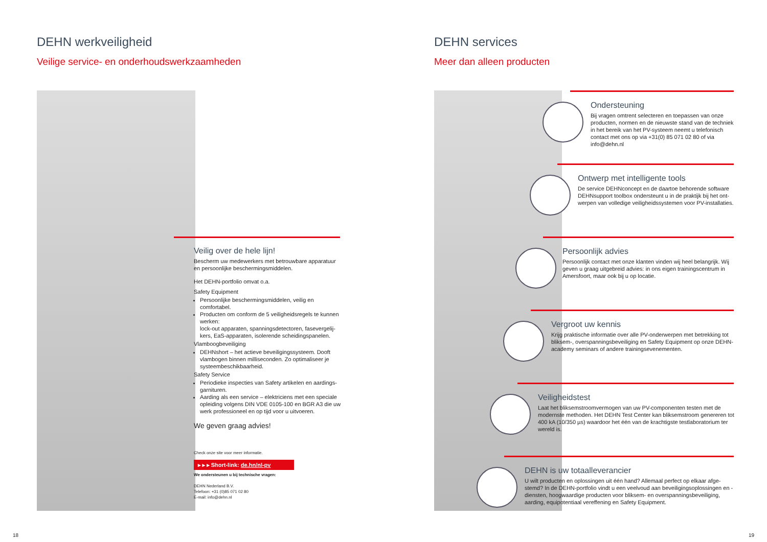DEHN werkveiligheid
Veilige service- en onderhoudswerkzaamheden
Veilig over de hele lijn!
Bescherm uw medewerkers met betrouwbare apparatuur en persoonlijke beschermingsmiddelen.
Het DEHN-portfolio omvat o.a.
Safety Equipment
Persoonlijke beschermingsmiddelen, veilig en comfortabel.
Producten om conform de 5 veiligheidsregels te kunnen werken:
lock-out apparaten, spanningsdetectoren, fasevergelij­kers, EaS-apparaten, isolerende scheidingspanelen.
Vlamboogbeveiliging
DEHNshort – het actieve beveiligingssysteem. Dooft vlambogen binnen milliseconden. Zo optimaliseer je systeembeschikbaarheid.
Safety Service
Periodieke inspecties van Safety artikelen en aardings­garnituren.
Aarding als een service – elektriciens met een speciale opleiding volgens DIN VDE 0105-100 en BGR A3 die uw werk professioneel en op tijd voor u uitvoeren.
We geven graag advies!
Check onze site voor meer informatie.
▸ ▸ ▸ Short-link: de.hn/nl-pv
We ondersteunen u bij technische vragen:
DEHN Nederland B.V.
Telefoon: +31 (0)85 071 02 80
E-mail: info@dehn.nl
18
DEHN services
Meer dan alleen producten
Ondersteuning
Bij vragen omtrent selecteren en toepassen van onze producten, normen en de nieuwste stand van de techniek in het bereik van het PV-systeem neemt u telefonisch contact met ons op via +31(0) 85 071 02 80 of via info@dehn.nl
Ontwerp met intelligente tools
De service DEHNconcept en de daartoe behorende software DEHNsupport toolbox ondersteunt u in de praktijk bij het ont­werpen van volledige veiligheidssystemen voor PV-installaties.
Persoonlijk advies
Persoonlijk contact met onze klanten vinden wij heel belangrijk. Wij geven u graag uitgebreid advies: in ons eigen trainingscentrum in Amersfoort, maar ook bij u op locatie.
Vergroot uw kennis
Krijg praktische informatie over alle PV-onderwerpen met betrekking tot bliksem-, overspanningsbeveiliging en Safety Equipment op onze DEHN-academy seminars of andere trainingsevenementen.
Veiligheidstest
Laat het bliksemstroomvermogen van uw PV-componenten testen met de modernste methoden. Het DEHN Test Center kan bliksemstroom genereren tot 400 kA (10/350 µs) waardoor het één van de krachtigste testlaboratorium ter wereld is.
DEHN is uw totaalleverancier
U wilt producten en oplossingen uit één hand? Allemaal perfect op elkaar afge­stemd? In de DEHN-portfolio vindt u een veelvoud aan beveiligingsoplossingen en -diensten, hoogwaardige producten voor bliksem- en overspanningsbeveiliging, aarding, equipotentiaal vereffening en Safety Equipment.
19